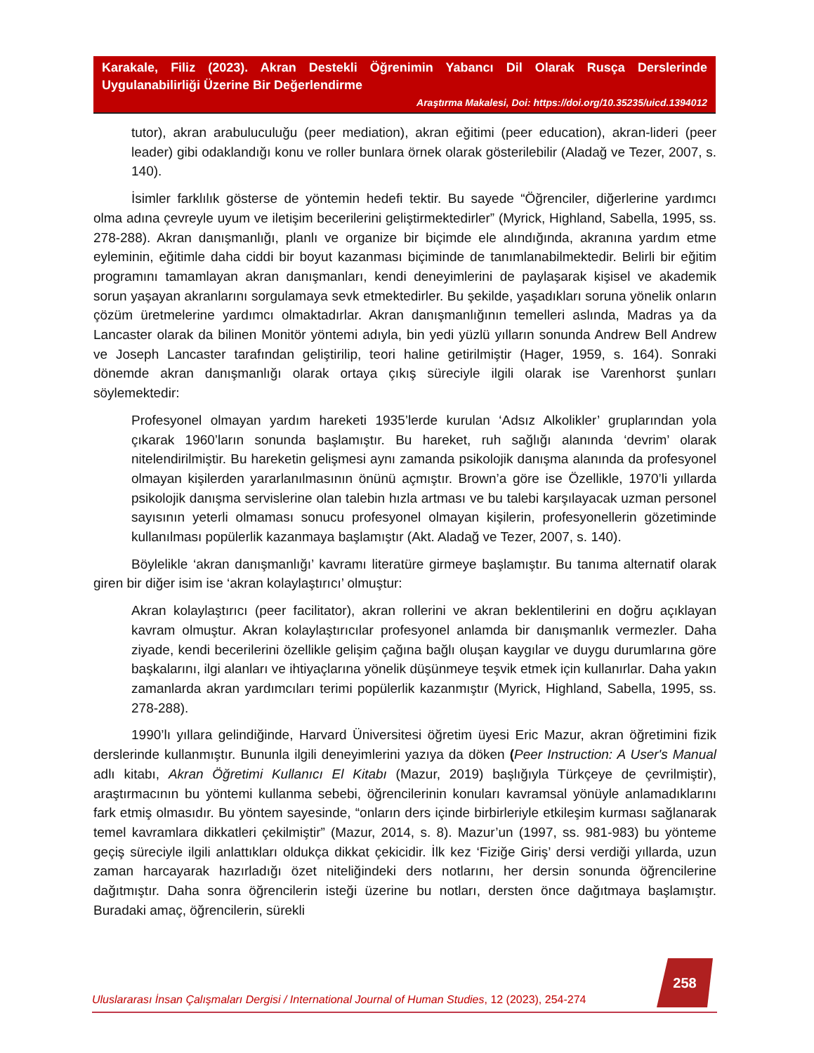Karakale, Filiz (2023). Akran Destekli Öğrenimin Yabancı Dil Olarak Rusça Derslerinde Uygulanabilirliği Üzerine Bir Değerlendirme
Araştırma Makalesi, Doi: https://doi.org/10.35235/uicd.1394012
tutor), akran arabuluculuğu (peer mediation), akran eğitimi (peer education), akran-lideri (peer leader) gibi odaklandığı konu ve roller bunlara örnek olarak gösterilebilir (Aladağ ve Tezer, 2007, s. 140).
İsimler farklılık gösterse de yöntemin hedefi tektir. Bu sayede “Öğrenciler, diğerlerine yardımcı olma adına çevreyle uyum ve iletişim becerilerini geliştirmektedirler” (Myrick, Highland, Sabella, 1995, ss. 278-288). Akran danışmanlığı, planlı ve organize bir biçimde ele alındığında, akranına yardım etme eyleminin, eğitimle daha ciddi bir boyut kazanması biçiminde de tanımlanabilmektedir. Belirli bir eğitim programını tamamlayan akran danışmanları, kendi deneyimlerini de paylaşarak kişisel ve akademik sorun yaşayan akranlarını sorgulamaya sevk etmektedirler. Bu şekilde, yaşadıkları soruna yönelik onların çözüm üretmelerine yardımcı olmaktadırlar. Akran danışmanlığının temelleri aslında, Madras ya da Lancaster olarak da bilinen Monitör yöntemi adıyla, bin yedi yüzlü yılların sonunda Andrew Bell Andrew ve Joseph Lancaster tarafından geliştirilip, teori haline getirilmiştir (Hager, 1959, s. 164). Sonraki dönemde akran danışmanlığı olarak ortaya çıkış süreciyle ilgili olarak ise Varenhorst şunları söylemektedir:
Profesyonel olmayan yardım hareketi 1935’lerde kurulan ‘Adsız Alkolikler’ gruplarından yola çıkarak 1960’ların sonunda başlamıştır. Bu hareket, ruh sağlığı alanında ‘devrim’ olarak nitelendirilmiştir. Bu hareketin gelişmesi aynı zamanda psikolojik danışma alanında da profesyonel olmayan kişilerden yararlanılmasının önünü açmıştır. Brown’a göre ise Özellikle, 1970’li yıllarda psikolojik danışma servislerine olan talebin hızla artması ve bu talebi karşılayacak uzman personel sayısının yeterli olmaması sonucu profesyonel olmayan kişilerin, profesyonellerin gözetiminde kullanılması popülerlik kazanmaya başlamıştır (Akt. Aladağ ve Tezer, 2007, s. 140).
Böylelikle ‘akran danışmanlığı’ kavramı literatüre girmeye başlamıştır. Bu tanıma alternatif olarak giren bir diğer isim ise ‘akran kolaylaştırıcı’ olmuştur:
Akran kolaylaştırıcı (peer facilitator), akran rollerini ve akran beklentilerini en doğru açıklayan kavram olmuştur. Akran kolaylaştırıcılar profesyonel anlamda bir danışmanlık vermezler. Daha ziyade, kendi becerilerini özellikle gelişim çağına bağlı oluşan kaygılar ve duygu durumlarına göre başkalarını, ilgi alanları ve ihtiyaçlarına yönelik düşünmeye teşvik etmek için kullanırlar. Daha yakın zamanlarda akran yardımcıları terimi popülerlik kazanmıştır (Myrick, Highland, Sabella, 1995, ss. 278-288).
1990’lı yıllara gelindiğinde, Harvard Üniversitesi öğretim üyesi Eric Mazur, akran öğretimini fizik derslerinde kullanmıştır. Bununla ilgili deneyimlerini yazıya da döken (Peer Instruction: A User's Manual adlı kitabı, Akran Öğretimi Kullanıcı El Kitabı (Mazur, 2019) başlığıyla Türkçeye de çevrilmiştir), araştırmacının bu yöntemi kullanma sebebi, öğrencilerinin konuları kavramsal yönüyle anlamadıklarını fark etmiş olmasıdır. Bu yöntem sayesinde, “onların ders içinde birbirleriyle etkileşim kurması sağlanarak temel kavramlara dikkatleri çekilmiştir” (Mazur, 2014, s. 8). Mazur’un (1997, ss. 981-983) bu yönteme geçiş süreciyle ilgili anlattıkları oldukça dikkat çekicidir. İlk kez ‘Fiziğe Giriş’ dersi verdiği yıllarda, uzun zaman harcayarak hazırladığı özet niteliğindeki ders notlarını, her dersin sonunda öğrencilerine dağıtmıştır. Daha sonra öğrencilerin isteği üzerine bu notları, dersten önce dağıtmaya başlamıştır. Buradaki amaç, öğrencilerin, sürekli
258
Uluslararası İnsan Çalışmaları Dergisi / International Journal of Human Studies, 12 (2023), 254-274